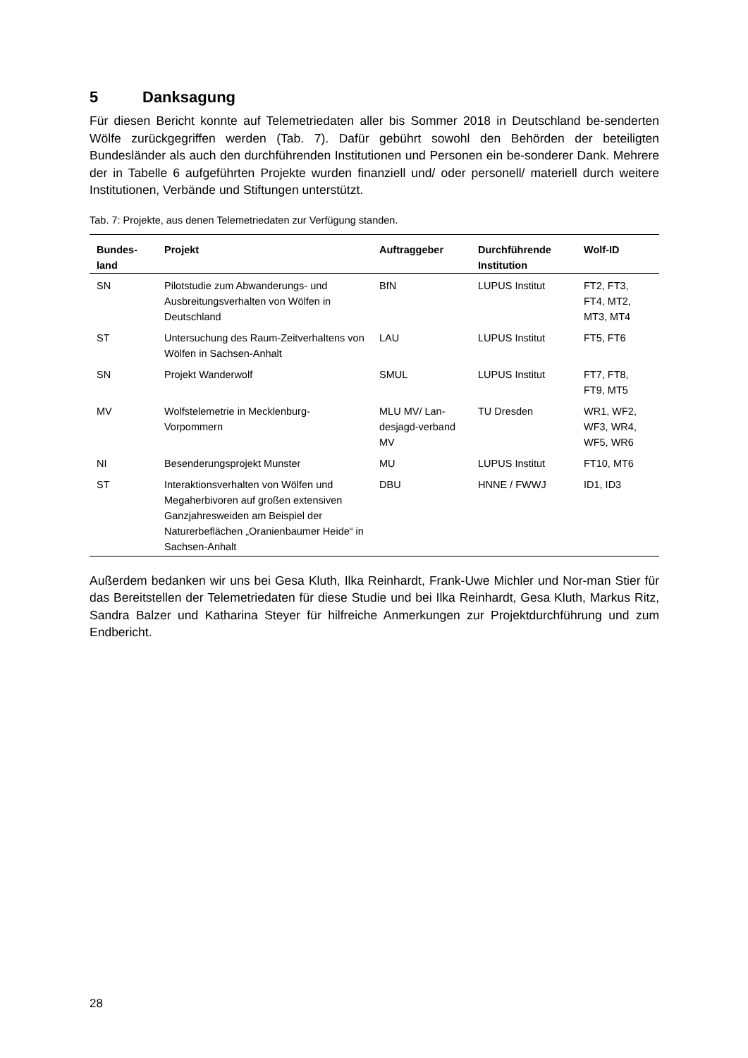5 Danksagung
Für diesen Bericht konnte auf Telemetriedaten aller bis Sommer 2018 in Deutschland be-senderten Wölfe zurückgegriffen werden (Tab. 7). Dafür gebührt sowohl den Behörden der beteiligten Bundesländer als auch den durchführenden Institutionen und Personen ein be-sonderer Dank. Mehrere der in Tabelle 6 aufgeführten Projekte wurden finanziell und/ oder personell/ materiell durch weitere Institutionen, Verbände und Stiftungen unterstützt.
Tab. 7: Projekte, aus denen Telemetriedaten zur Verfügung standen.
| Bundes- land | Projekt | Auftraggeber | Durchführende Institution | Wolf-ID |
| --- | --- | --- | --- | --- |
| SN | Pilotstudie zum Abwanderungs- und Ausbreitungsverhalten von Wölfen in Deutschland | BfN | LUPUS Institut | FT2, FT3, FT4, MT2, MT3, MT4 |
| ST | Untersuchung des Raum-Zeitverhaltens von Wölfen in Sachsen-Anhalt | LAU | LUPUS Institut | FT5, FT6 |
| SN | Projekt Wanderwolf | SMUL | LUPUS Institut | FT7, FT8, FT9, MT5 |
| MV | Wolfstelemetrie in Mecklenburg-Vorpommern | MLU MV/ Lan-desjagd-verband MV | TU Dresden | WR1, WF2, WF3, WR4, WF5, WR6 |
| NI | Besenderungsprojekt Munster | MU | LUPUS Institut | FT10, MT6 |
| ST | Interaktionsverhalten von Wölfen und Megaherbivoren auf großen extensiven Ganzjahresweiden am Beispiel der Naturerbeflächen „Oranienbaumer Heide“ in Sachsen-Anhalt | DBU | HNNE / FWWJ | ID1, ID3 |
Außerdem bedanken wir uns bei Gesa Kluth, Ilka Reinhardt, Frank-Uwe Michler und Nor-man Stier für das Bereitstellen der Telemetriedaten für diese Studie und bei Ilka Reinhardt, Gesa Kluth, Markus Ritz, Sandra Balzer und Katharina Steyer für hilfreiche Anmerkungen zur Projektdurchführung und zum Endbericht.
28